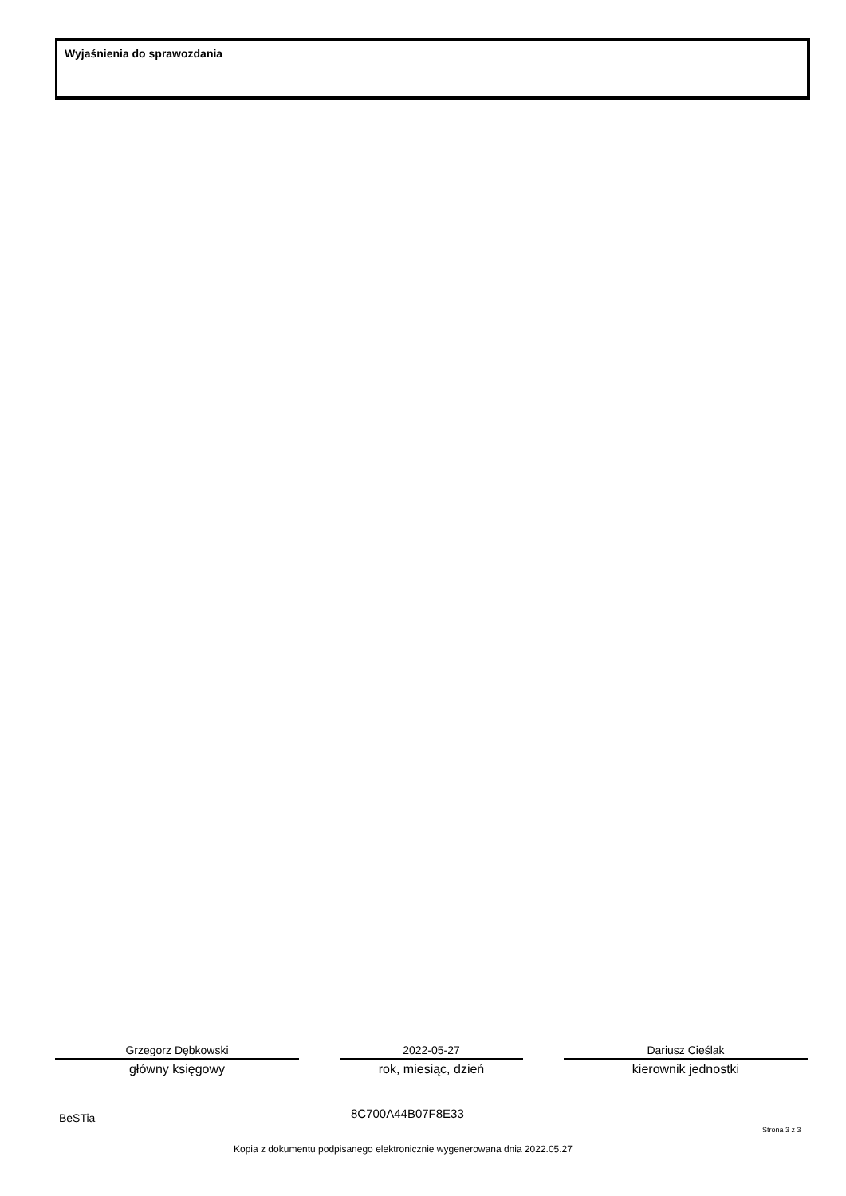Wyjaśnienia do sprawozdania
Grzegorz Dębkowski
główny księgowy
2022-05-27
rok, miesiąc, dzień
Dariusz Cieślak
kierownik jednostki
BeSTia 8C700A44B07F8E33
Strona 3 z 3
Kopia z dokumentu podpisanego elektronicznie wygenerowana dnia 2022.05.27